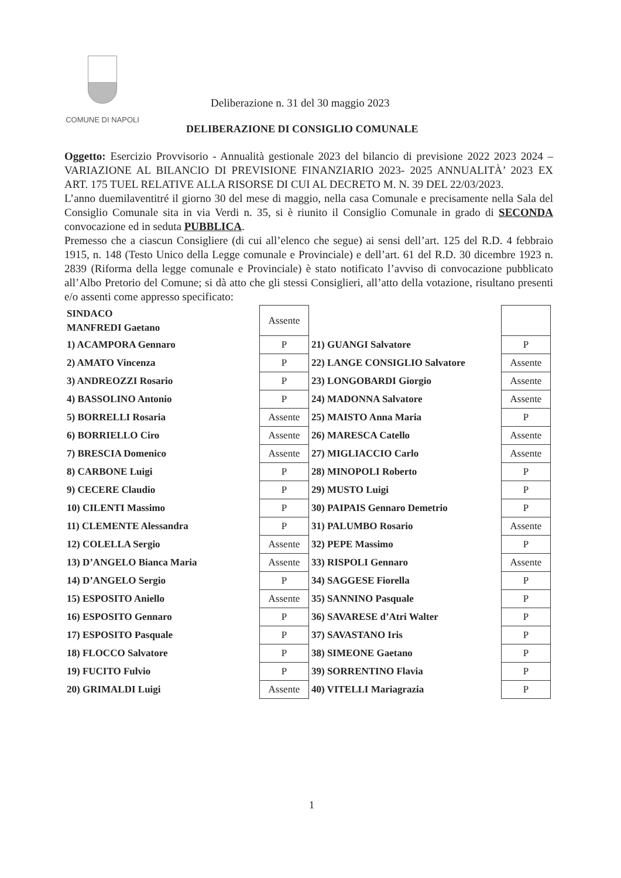COMUNE DI NAPOLI
Deliberazione n. 31 del 30 maggio 2023
DELIBERAZIONE DI CONSIGLIO COMUNALE
Oggetto: Esercizio Provvisorio - Annualità gestionale 2023 del bilancio di previsione 2022 2023 2024 – VARIAZIONE AL BILANCIO DI PREVISIONE FINANZIARIO 2023- 2025 ANNUALITÀ’ 2023 EX ART. 175 TUEL RELATIVE ALLA RISORSE DI CUI AL DECRETO M. N. 39 DEL 22/03/2023.
L’anno duemilaventitré il giorno 30 del mese di maggio, nella casa Comunale e precisamente nella Sala del Consiglio Comunale sita in via Verdi n. 35, si è riunito il Consiglio Comunale in grado di SECONDA convocazione ed in seduta PUBBLICA.
Premesso che a ciascun Consigliere (di cui all’elenco che segue) ai sensi dell’art. 125 del R.D. 4 febbraio 1915, n. 148 (Testo Unico della Legge comunale e Provinciale) e dell’art. 61 del R.D. 30 dicembre 1923 n. 2839 (Riforma della legge comunale e Provinciale) è stato notificato l’avviso di convocazione pubblicato all’Albo Pretorio del Comune; si dà atto che gli stessi Consiglieri, all’atto della votazione, risultano presenti e/o assenti come appresso specificato:
| SINDACO MANFREDI Gaetano | Assente | | |
| 1) ACAMPORA Gennaro | P | 21) GUANGI Salvatore | P |
| 2) AMATO Vincenza | P | 22) LANGE CONSIGLIO Salvatore | Assente |
| 3) ANDREOZZI Rosario | P | 23) LONGOBARDI Giorgio | Assente |
| 4) BASSOLINO Antonio | P | 24) MADONNA Salvatore | Assente |
| 5) BORRELLI Rosaria | Assente | 25) MAISTO Anna Maria | P |
| 6) BORRIELLO Ciro | Assente | 26) MARESCA Catello | Assente |
| 7) BRESCIA Domenico | Assente | 27) MIGLIACCIO Carlo | Assente |
| 8) CARBONE Luigi | P | 28) MINOPOLI Roberto | P |
| 9) CECERE Claudio | P | 29) MUSTO Luigi | P |
| 10) CILENTI Massimo | P | 30) PAIPAIS Gennaro Demetrio | P |
| 11) CLEMENTE Alessandra | P | 31) PALUMBO Rosario | Assente |
| 12) COLELLA Sergio | Assente | 32) PEPE Massimo | P |
| 13) D’ANGELO Bianca Maria | Assente | 33) RISPOLI Gennaro | Assente |
| 14) D’ANGELO Sergio | P | 34) SAGGESE Fiorella | P |
| 15) ESPOSITO Aniello | Assente | 35) SANNINO Pasquale | P |
| 16) ESPOSITO Gennaro | P | 36) SAVARESE d’Atri Walter | P |
| 17) ESPOSITO Pasquale | P | 37) SAVASTANO Iris | P |
| 18) FLOCCO Salvatore | P | 38) SIMEONE Gaetano | P |
| 19) FUCITO Fulvio | P | 39) SORRENTINO Flavia | P |
| 20) GRIMALDI Luigi | Assente | 40) VITELLI Mariagrazia | P |
1